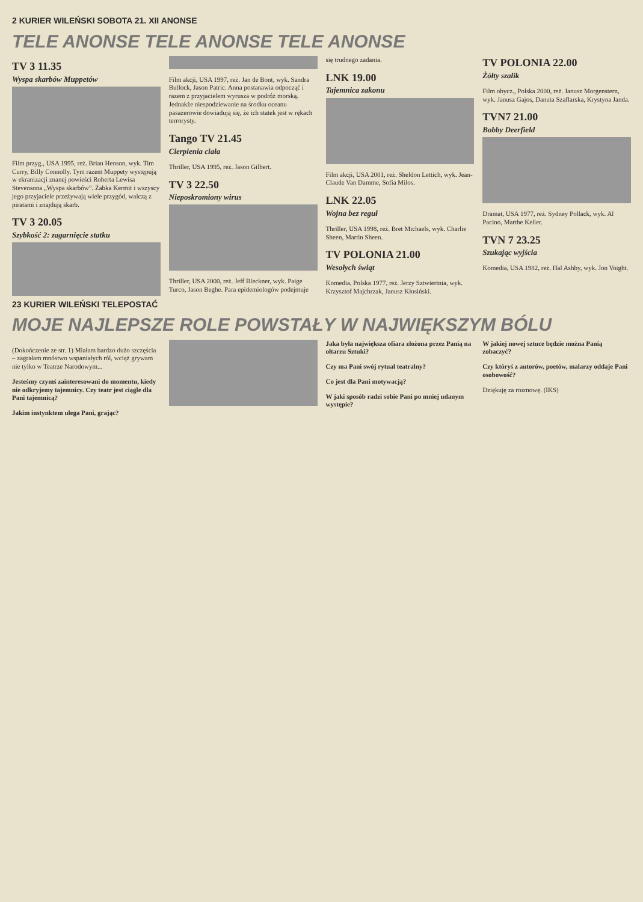2 KURIER WILEŃSKI SOBOTA 21. XII ANONSE
TELE ANONSE TELE ANONSE TELE ANONSE
TV 3 11.35
Wyspa skarbów Muppetów
Film przyg., USA 1995, reż. Brian Henson, wyk. Tim Curry, Billy Connolly. Tym razem Muppety występują w ekranizacji znanej powieści Roberta Lewisa Stevensona „Wyspa skarbów”. Żabka Kermit i wszyscy jego przyjaciele przeżywają wiele przygód, walczą z piratami i znajdują skarb.
TV 3 20.05
Szybkość 2: zagarnięcie statku
Film akcji, USA 1997, reż. Jan de Bont, wyk. Sandra Bullock, Jason Patric. Anna postanawia odpocząć i razem z przyjacielem wyrusza w podróż morską. Jednakże niespodziewanie na środku oceanu pasażerowie dowiadują się, że ich statek jest w rękach terrorysty.
Tango TV 21.45
Cierpienia ciała
Thriller, USA 1995, reż. Jason Gilbert.
TV 3 22.50
Nieposkromiony wirus
Thriller, USA 2000, reż. Jeff Bleckner, wyk. Paige Turco, Jason Beghe. Para epidemiologów podejmuje się trudnego zadania.
LNK 19.00
Tajemnica zakonu
Film akcji, USA 2001, reż. Sheldon Lettich, wyk. Jean-Claude Van Damme, Sofia Milos.
LNK 22.05
Wojna bez reguł
Thriller, USA 1998, reż. Bret Michaels, wyk. Charlie Sheen, Martin Sheen.
TV POLONIA 21.00
Wesołych świąt
Komedia, Polska 1977, reż. Jerzy Sztwiertnia, wyk. Krzysztof Majchrzak, Janusz Kłosiński.
TV POLONIA 22.00
Żółty szalik
Film obycz., Polska 2000, reż. Janusz Morgenstern, wyk. Janusz Gajos, Danuta Szaflarska, Krystyna Janda.
TVN7 21.00
Bobby Deerfield
Dramat, USA 1977, reż. Sydney Pollack, wyk. Al Pacino, Marthe Keller.
TVN 7 23.25
Szukając wyjścia
Komedia, USA 1982, reż. Hal Ashby, wyk. Jon Voight.
23 KURIER WILEŃSKI TELEPOSTAĆ
MOJE NAJLEPSZE ROLE POWSTAŁY W NAJWIĘKSZYM BÓLU
(Dokończenie ze str. 1) Miałam bardzo dużo szczęścia – zagrałam mnóstwo wspaniałych ról, wciąż grywam nie tylko w Teatrze Narodowym...
Jesteśmy czymś zainteresowani do momentu, kiedy nie odkryjemy tajemnicy. Czy teatr jest ciągle dla Pani tajemnicą?
Jakim instynktem ulega Pani, grając?
Jaka była największa ofiara złożona przez Panią na ołtarzu Sztuki?
Czy ma Pani swój rytuał teatralny?
Co jest dla Pani motywacją?
W jaki sposób radzi sobie Pani po mniej udanym występie?
W jakiej nowej sztuce będzie można Panią zobaczyć?
Czy któryś z autorów, poetów, malarzy oddaje Pani osobowość?
Dziękuję za rozmowę. (IKS)